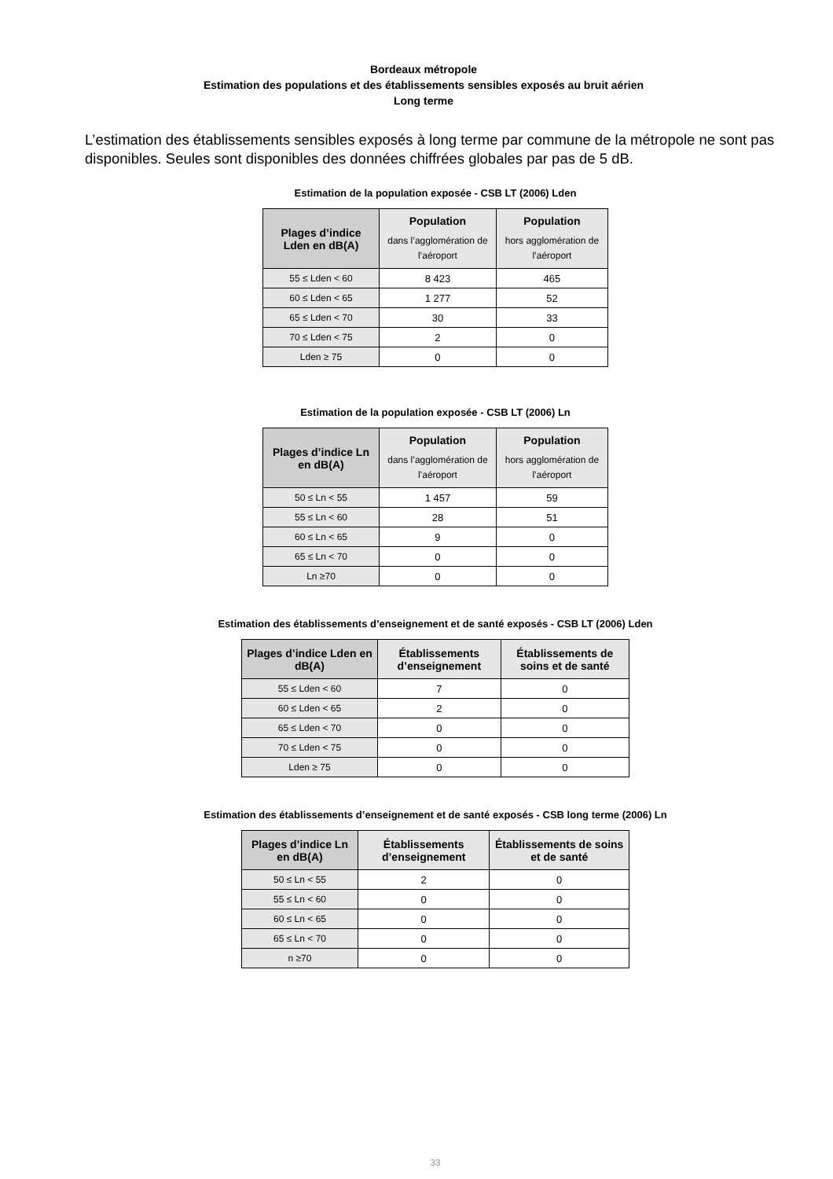Bordeaux métropole
Estimation des populations et des établissements sensibles exposés au bruit aérien
Long terme
L’estimation des établissements sensibles exposés à long terme par commune de la métropole ne sont pas disponibles. Seules sont disponibles des données chiffrées globales par pas de 5 dB.
Estimation de la population exposée - CSB LT (2006) Lden
| Plages d’indice Lden en dB(A) | Population dans l’agglomération de l’aéroport | Population hors agglomération de l’aéroport |
| --- | --- | --- |
| 55 ≤ Lden < 60 | 8 423 | 465 |
| 60 ≤ Lden < 65 | 1 277 | 52 |
| 65 ≤ Lden < 70 | 30 | 33 |
| 70 ≤ Lden < 75 | 2 | 0 |
| Lden ≥ 75 | 0 | 0 |
Estimation de la population exposée - CSB LT (2006) Ln
| Plages d’indice Ln en dB(A) | Population dans l’agglomération de l’aéroport | Population hors agglomération de l’aéroport |
| --- | --- | --- |
| 50 ≤ Ln < 55 | 1 457 | 59 |
| 55 ≤ Ln < 60 | 28 | 51 |
| 60 ≤ Ln < 65 | 9 | 0 |
| 65 ≤ Ln < 70 | 0 | 0 |
| Ln ≥70 | 0 | 0 |
Estimation des établissements d’enseignement et de santé exposés - CSB LT (2006) Lden
| Plages d’indice Lden en dB(A) | Établissements d’enseignement | Établissements de soins et de santé |
| --- | --- | --- |
| 55 ≤ Lden < 60 | 7 | 0 |
| 60 ≤ Lden < 65 | 2 | 0 |
| 65 ≤ Lden < 70 | 0 | 0 |
| 70 ≤ Lden < 75 | 0 | 0 |
| Lden ≥ 75 | 0 | 0 |
Estimation des établissements d’enseignement et de santé exposés - CSB long terme (2006) Ln
| Plages d’indice Ln en dB(A) | Établissements d’enseignement | Établissements de soins et de santé |
| --- | --- | --- |
| 50 ≤ Ln < 55 | 2 | 0 |
| 55 ≤ Ln < 60 | 0 | 0 |
| 60 ≤ Ln < 65 | 0 | 0 |
| 65 ≤ Ln < 70 | 0 | 0 |
| n ≥70 | 0 | 0 |
33